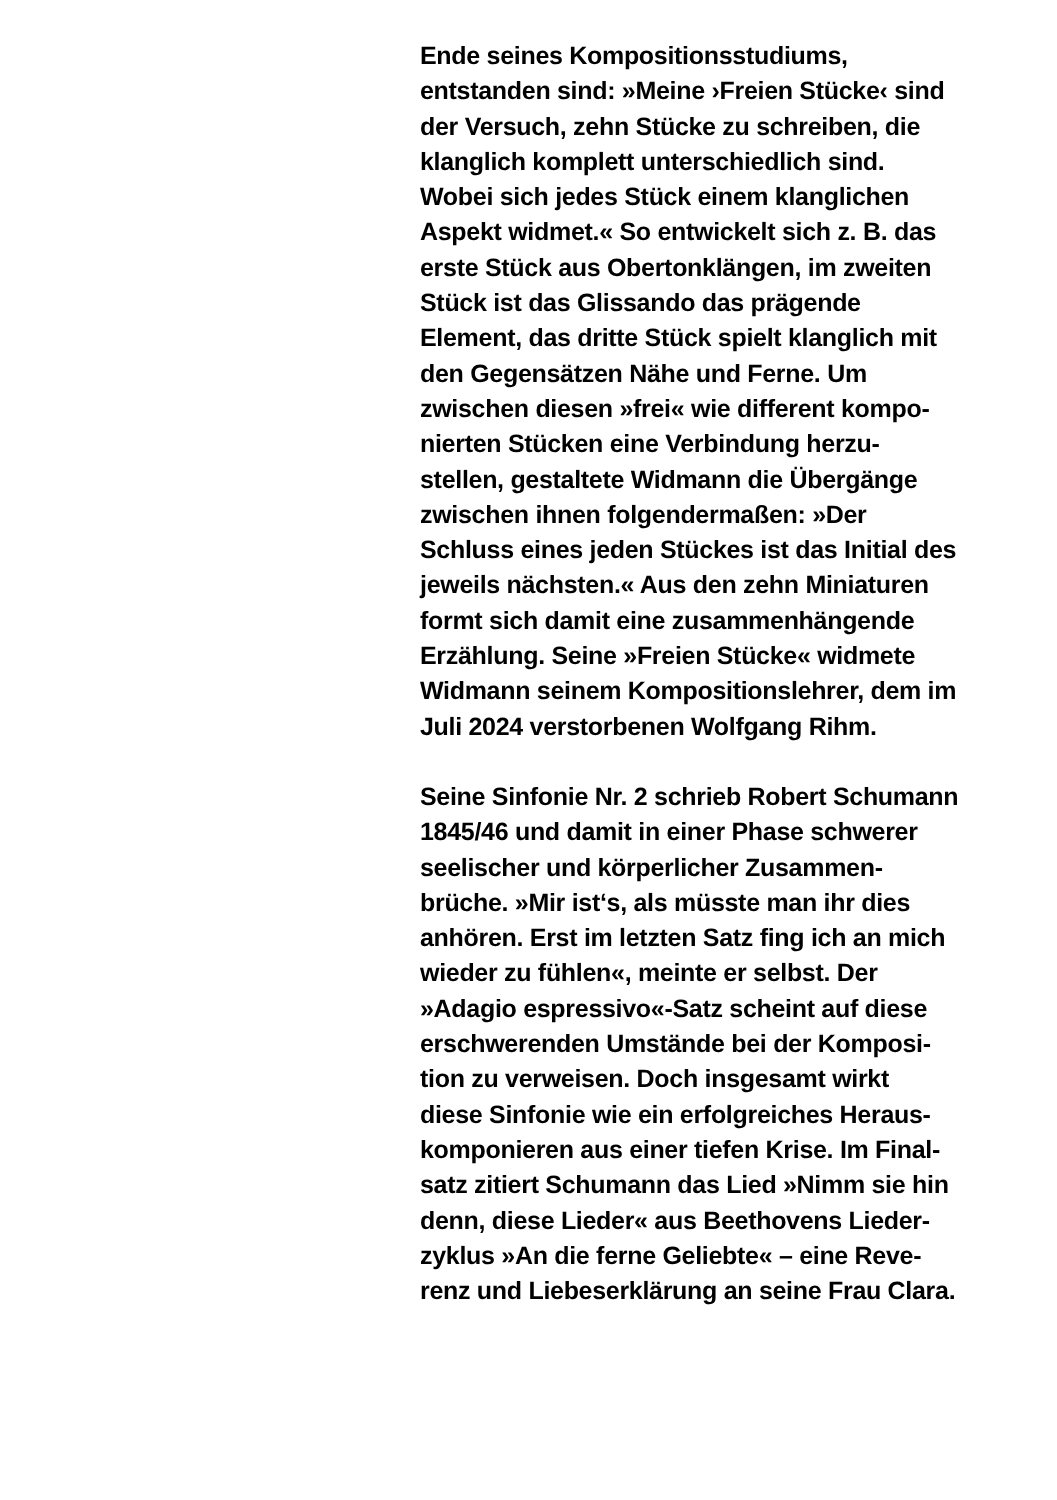Ende seines Kompositionsstudiums,
entstanden sind: »Meine ›Freien Stücke‹ sind
der Versuch, zehn Stücke zu schreiben, die
klanglich komplett unterschiedlich sind.
Wobei sich jedes Stück einem klanglichen
Aspekt widmet.« So entwickelt sich z. B. das
erste Stück aus Obertonklängen, im zweiten
Stück ist das Glissando das prägende
Element, das dritte Stück spielt klanglich mit
den Gegensätzen Nähe und Ferne. Um
zwischen diesen »frei« wie different kompo-
nierten Stücken eine Verbindung herzu-
stellen, gestaltete Widmann die Übergänge
zwischen ihnen folgendermaßen: »Der
Schluss eines jeden Stückes ist das Initial des
jeweils nächsten.« Aus den zehn Miniaturen
formt sich damit eine zusammenhängende
Erzählung. Seine »Freien Stücke« widmete
Widmann seinem Kompositionslehrer, dem im
Juli 2024 verstorbenen Wolfgang Rihm.
Seine Sinfonie Nr. 2 schrieb Robert Schumann
1845/46 und damit in einer Phase schwerer
seelischer und körperlicher Zusammen-
brüche. »Mir ist‘s, als müsste man ihr dies
anhören. Erst im letzten Satz fing ich an mich
wieder zu fühlen«, meinte er selbst. Der
»Adagio espressivo«-Satz scheint auf diese
erschwerenden Umstände bei der Komposi-
tion zu verweisen. Doch insgesamt wirkt
diese Sinfonie wie ein erfolgreiches Heraus-
komponieren aus einer tiefen Krise. Im Final-
satz zitiert Schumann das Lied »Nimm sie hin
denn, diese Lieder« aus Beethovens Lieder-
zyklus »An die ferne Geliebte« – eine Reve-
renz und Liebeserklärung an seine Frau Clara.